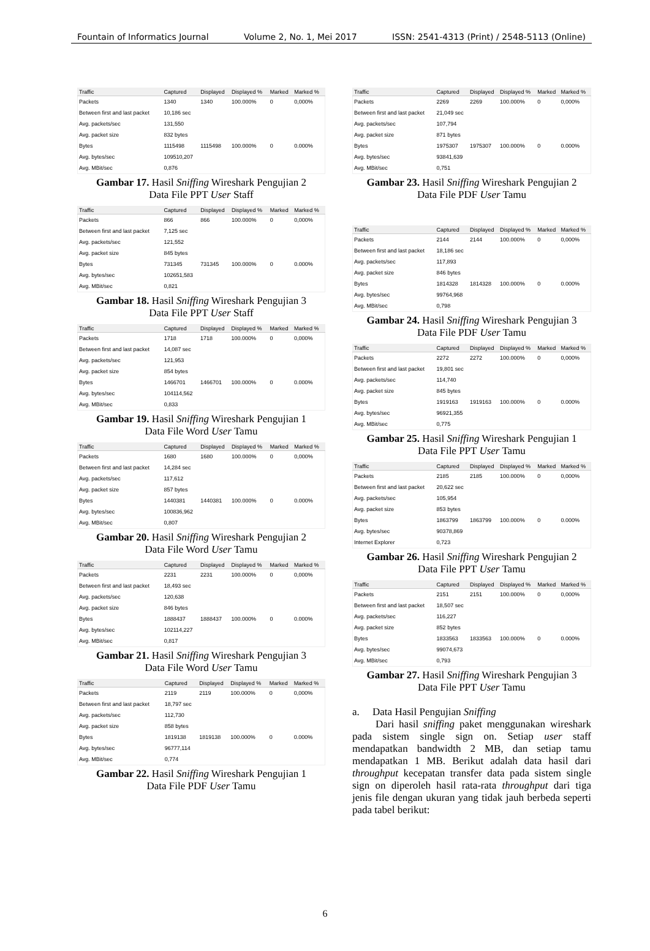Fountain of Informatics Journal Volume 2, No. 1, Mei 2017 ISSN: 2541-4313 (Print) / 2548-5113 (Online)
| Traffic | Captured | Displayed | Displayed % | Marked | Marked % |
| --- | --- | --- | --- | --- | --- |
| Packets | 1340 | 1340 | 100.000% | 0 | 0,000% |
| Between first and last packet | 10,186 sec | | | | |
| Avg. packets/sec | 131,550 | | | | |
| Avg. packet size | 832 bytes | | | | |
| Bytes | 1115498 | 1115498 | 100.000% | 0 | 0.000% |
| Avg. bytes/sec | 109510,207 | | | | |
| Avg. MBit/sec | 0,876 | | | | |
Gambar 17. Hasil Sniffing Wireshark Pengujian 2
Data File PPT User Staff
| Traffic | Captured | Displayed | Displayed % | Marked | Marked % |
| --- | --- | --- | --- | --- | --- |
| Packets | 866 | 866 | 100.000% | 0 | 0,000% |
| Between first and last packet | 7,125 sec | | | | |
| Avg. packets/sec | 121,552 | | | | |
| Avg. packet size | 845 bytes | | | | |
| Bytes | 731345 | 731345 | 100.000% | 0 | 0.000% |
| Avg. bytes/sec | 102651,583 | | | | |
| Avg. MBit/sec | 0,821 | | | | |
Gambar 18. Hasil Sniffing Wireshark Pengujian 3
Data File PPT User Staff
| Traffic | Captured | Displayed | Displayed % | Marked | Marked % |
| --- | --- | --- | --- | --- | --- |
| Packets | 1718 | 1718 | 100.000% | 0 | 0,000% |
| Between first and last packet | 14,087 sec | | | | |
| Avg. packets/sec | 121,953 | | | | |
| Avg. packet size | 854 bytes | | | | |
| Bytes | 1466701 | 1466701 | 100.000% | 0 | 0.000% |
| Avg. bytes/sec | 104114,562 | | | | |
| Avg. MBit/sec | 0,833 | | | | |
Gambar 19. Hasil Sniffing Wireshark Pengujian 1
Data File Word User Tamu
| Traffic | Captured | Displayed | Displayed % | Marked | Marked % |
| --- | --- | --- | --- | --- | --- |
| Packets | 1680 | 1680 | 100.000% | 0 | 0,000% |
| Between first and last packet | 14,284 sec | | | | |
| Avg. packets/sec | 117,612 | | | | |
| Avg. packet size | 857 bytes | | | | |
| Bytes | 1440381 | 1440381 | 100.000% | 0 | 0.000% |
| Avg. bytes/sec | 100836,962 | | | | |
| Avg. MBit/sec | 0,807 | | | | |
Gambar 20. Hasil Sniffing Wireshark Pengujian 2
Data File Word User Tamu
| Traffic | Captured | Displayed | Displayed % | Marked | Marked % |
| --- | --- | --- | --- | --- | --- |
| Packets | 2231 | 2231 | 100.000% | 0 | 0,000% |
| Between first and last packet | 18,493 sec | | | | |
| Avg. packets/sec | 120,638 | | | | |
| Avg. packet size | 846 bytes | | | | |
| Bytes | 1888437 | 1888437 | 100.000% | 0 | 0.000% |
| Avg. bytes/sec | 102114,227 | | | | |
| Avg. MBit/sec | 0,817 | | | | |
Gambar 21. Hasil Sniffing Wireshark Pengujian 3
Data File Word User Tamu
| Traffic | Captured | Displayed | Displayed % | Marked | Marked % |
| --- | --- | --- | --- | --- | --- |
| Packets | 2119 | 2119 | 100.000% | 0 | 0,000% |
| Between first and last packet | 18,797 sec | | | | |
| Avg. packets/sec | 112,730 | | | | |
| Avg. packet size | 858 bytes | | | | |
| Bytes | 1819138 | 1819138 | 100.000% | 0 | 0.000% |
| Avg. bytes/sec | 96777,114 | | | | |
| Avg. MBit/sec | 0,774 | | | | |
Gambar 22. Hasil Sniffing Wireshark Pengujian 1
Data File PDF User Tamu
| Traffic | Captured | Displayed | Displayed % | Marked | Marked % |
| --- | --- | --- | --- | --- | --- |
| Packets | 2269 | 2269 | 100.000% | 0 | 0,000% |
| Between first and last packet | 21,049 sec | | | | |
| Avg. packets/sec | 107,794 | | | | |
| Avg. packet size | 871 bytes | | | | |
| Bytes | 1975307 | 1975307 | 100.000% | 0 | 0.000% |
| Avg. bytes/sec | 93841,639 | | | | |
| Avg. MBit/sec | 0,751 | | | | |
Gambar 23. Hasil Sniffing Wireshark Pengujian 2
Data File PDF User Tamu
| Traffic | Captured | Displayed | Displayed % | Marked | Marked % |
| --- | --- | --- | --- | --- | --- |
| Packets | 2144 | 2144 | 100.000% | 0 | 0,000% |
| Between first and last packet | 18,186 sec | | | | |
| Avg. packets/sec | 117,893 | | | | |
| Avg. packet size | 846 bytes | | | | |
| Bytes | 1814328 | 1814328 | 100.000% | 0 | 0.000% |
| Avg. bytes/sec | 99764,968 | | | | |
| Avg. MBit/sec | 0,798 | | | | |
Gambar 24. Hasil Sniffing Wireshark Pengujian 3
Data File PDF User Tamu
| Traffic | Captured | Displayed | Displayed % | Marked | Marked % |
| --- | --- | --- | --- | --- | --- |
| Packets | 2272 | 2272 | 100.000% | 0 | 0,000% |
| Between first and last packet | 19,801 sec | | | | |
| Avg. packets/sec | 114,740 | | | | |
| Avg. packet size | 845 bytes | | | | |
| Bytes | 1919163 | 1919163 | 100.000% | 0 | 0.000% |
| Avg. bytes/sec | 96921,355 | | | | |
| Avg. MBit/sec | 0,775 | | | | |
Gambar 25. Hasil Sniffing Wireshark Pengujian 1
Data File PPT User Tamu
| Traffic | Captured | Displayed | Displayed % | Marked | Marked % |
| --- | --- | --- | --- | --- | --- |
| Packets | 2185 | 2185 | 100.000% | 0 | 0,000% |
| Between first and last packet | 20,622 sec | | | | |
| Avg. packets/sec | 105,954 | | | | |
| Avg. packet size | 853 bytes | | | | |
| Bytes | 1863799 | 1863799 | 100.000% | 0 | 0.000% |
| Avg. bytes/sec | 90378,869 | | | | |
| Internet Explorer | 0,723 | | | | |
Gambar 26. Hasil Sniffing Wireshark Pengujian 2
Data File PPT User Tamu
| Traffic | Captured | Displayed | Displayed % | Marked | Marked % |
| --- | --- | --- | --- | --- | --- |
| Packets | 2151 | 2151 | 100.000% | 0 | 0,000% |
| Between first and last packet | 18,507 sec | | | | |
| Avg. packets/sec | 116,227 | | | | |
| Avg. packet size | 852 bytes | | | | |
| Bytes | 1833563 | 1833563 | 100.000% | 0 | 0.000% |
| Avg. bytes/sec | 99074,673 | | | | |
| Avg. MBit/sec | 0,793 | | | | |
Gambar 27. Hasil Sniffing Wireshark Pengujian 3
Data File PPT User Tamu
a. Data Hasil Pengujian Sniffing
Dari hasil sniffing paket menggunakan wireshark pada sistem single sign on. Setiap user staff mendapatkan bandwidth 2 MB, dan setiap tamu mendapatkan 1 MB. Berikut adalah data hasil dari throughput kecepatan transfer data pada sistem single sign on diperoleh hasil rata-rata throughput dari tiga jenis file dengan ukuran yang tidak jauh berbeda seperti pada tabel berikut:
6